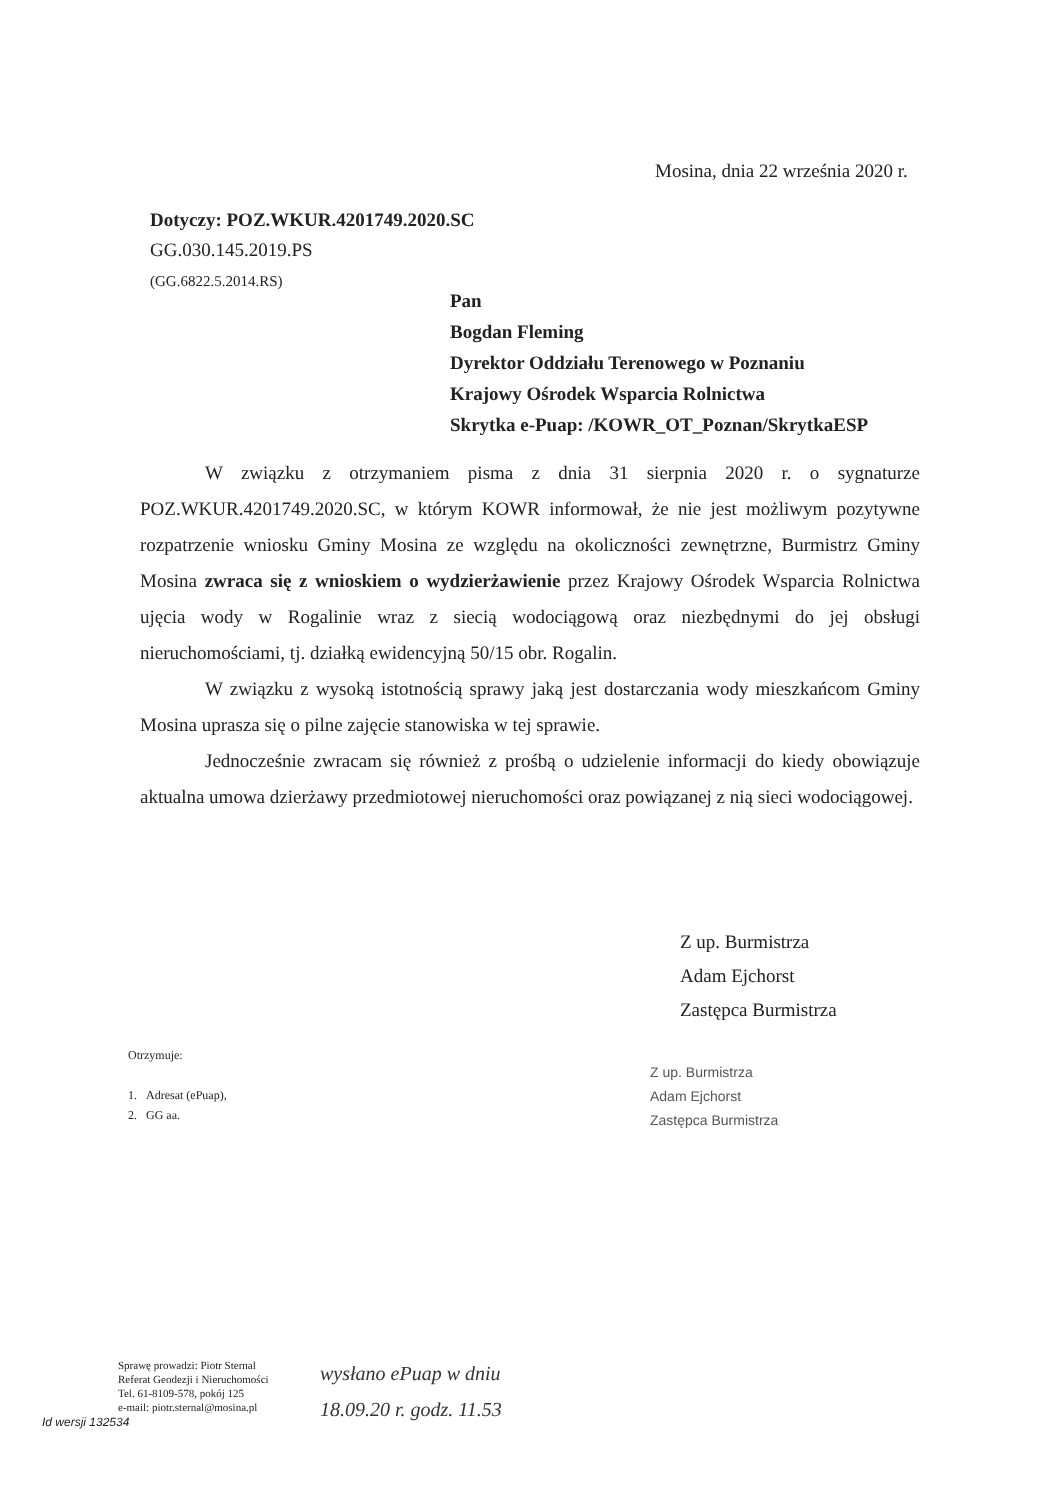Mosina, dnia 22 września 2020 r.
Dotyczy: POZ.WKUR.4201749.2020.SC
GG.030.145.2019.PS
(GG.6822.5.2014.RS)
Pan
Bogdan Fleming
Dyrektor Oddziału Terenowego w Poznaniu
Krajowy Ośrodek Wsparcia Rolnictwa
Skrytka e-Puap: /KOWR_OT_Poznan/SkrytkaESP
W związku z otrzymaniem pisma z dnia 31 sierpnia 2020 r. o sygnaturze POZ.WKUR.4201749.2020.SC, w którym KOWR informował, że nie jest możliwym pozytywne rozpatrzenie wniosku Gminy Mosina ze względu na okoliczności zewnętrzne, Burmistrz Gminy Mosina zwraca się z wnioskiem o wydzierżawienie przez Krajowy Ośrodek Wsparcia Rolnictwa ujęcia wody w Rogalinie wraz z siecią wodociągową oraz niezbędnymi do jej obsługi nieruchomościami, tj. działką ewidencyjną 50/15 obr. Rogalin.
W związku z wysoką istotnością sprawy jaką jest dostarczania wody mieszkańcom Gminy Mosina uprasza się o pilne zajęcie stanowiska w tej sprawie.
Jednocześnie zwracam się również z prośbą o udzielenie informacji do kiedy obowiązuje aktualna umowa dzierżawy przedmiotowej nieruchomości oraz powiązanej z nią sieci wodociągowej.
Z up. Burmistrza
Adam Ejchorst
Zastępca Burmistrza
Z up. Burmistrza
Adam Ejchorst
Zastępca Burmistrza
Otrzymuje:
1. Adresat (ePuap),
2. GG aa.
Sprawę prowadzi: Piotr Sternal
Referat Geodezji i Nieruchomości
Tel. 61-8109-578, pokój 125
e-mail: piotr.sternal@mosina.pl
wysłano ePuap w dniu
18.09.20 r. godz. 11.53
Id wersji 132534